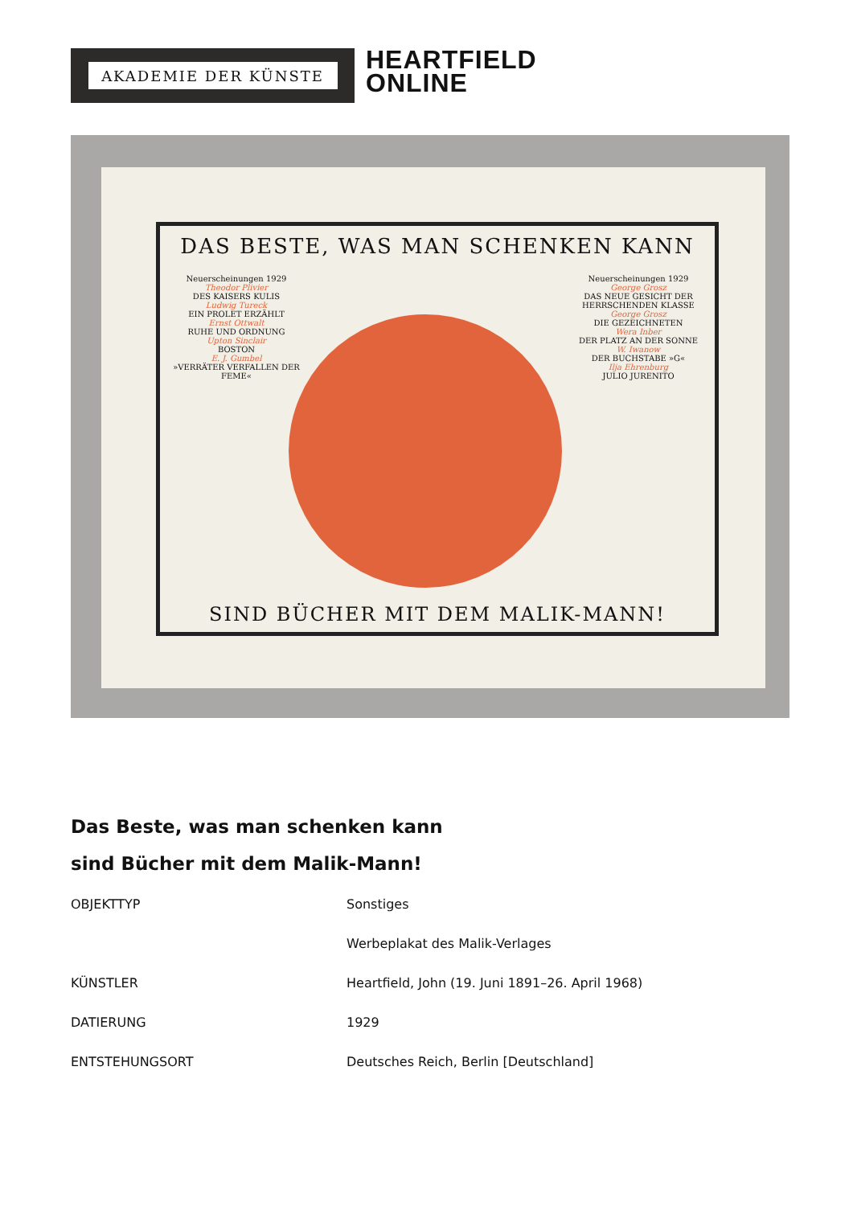AKADEMIE DER KÜNSTE
HEARTFIELD
ONLINE
DAS BESTE, WAS MAN SCHENKEN KANN
Neuerscheinungen 1929
Theodor Plivier
DES KAISERS KULIS
Ludwig Tureck
EIN PROLET ERZÄHLT
Ernst Ottwalt
RUHE UND ORDNUNG
Upton Sinclair
BOSTON
E. J. Gumbel
»VERRÄTER VERFALLEN DER FEME«
Neuerscheinungen 1929
George Grosz
DAS NEUE GESICHT DER HERRSCHENDEN KLASSE
George Grosz
DIE GEZEICHNETEN
Wera Inber
DER PLATZ AN DER SONNE
W. Iwanow
DER BUCHSTABE »G«
Ilja Ehrenburg
JULIO JURENITO
SIND BÜCHER MIT DEM MALIK-MANN!
Das Beste, was man schenken kann
sind Bücher mit dem Malik-Mann!
| OBJEKTTYP | Sonstiges |
| | Werbeplakat des Malik-Verlages |
| KÜNSTLER | Heartfield, John (19. Juni 1891–26. April 1968) |
| DATIERUNG | 1929 |
| ENTSTEHUNGSORT | Deutsches Reich, Berlin [Deutschland] |